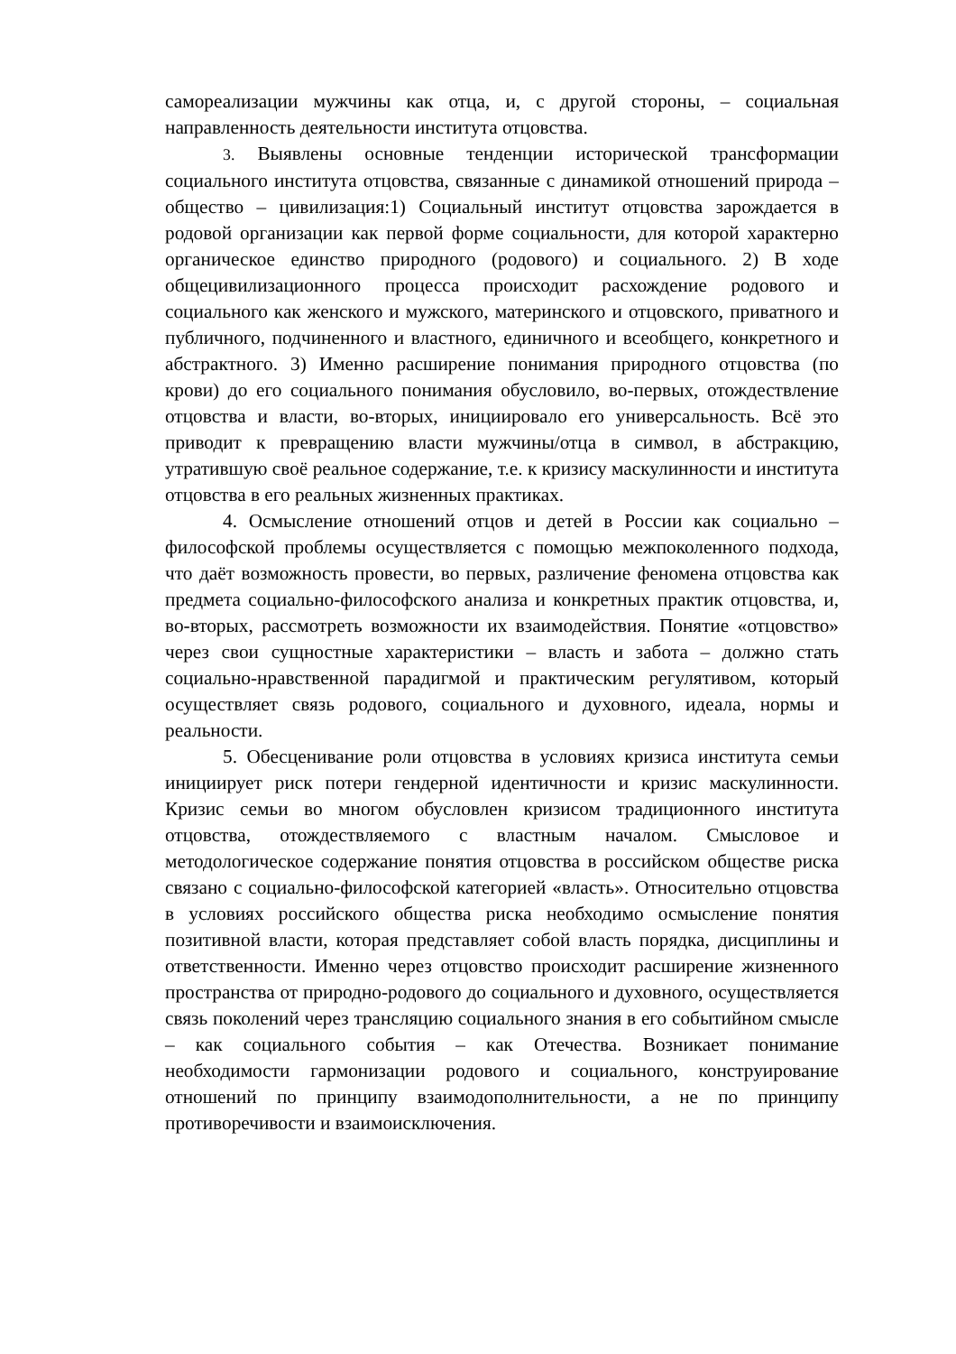самореализации мужчины как отца, и, с другой стороны, – социальная направленность деятельности института отцовства.
3. Выявлены основные тенденции исторической трансформации социального института отцовства, связанные с динамикой отношений природа – общество – цивилизация:1) Социальный институт отцовства зарождается в родовой организации как первой форме социальности, для которой характерно органическое единство природного (родового) и социального. 2) В ходе общецивилизационного процесса происходит расхождение родового и социального как женского и мужского, материнского и отцовского, приватного и публичного, подчиненного и властного, единичного и всеобщего, конкретного и абстрактного. 3) Именно расширение понимания природного отцовства (по крови) до его социального понимания обусловило, во-первых, отождествление отцовства и власти, во-вторых, инициировало его универсальность. Всё это приводит к превращению власти мужчины/отца в символ, в абстракцию, утратившую своё реальное содержание, т.е. к кризису маскулинности и института отцовства в его реальных жизненных практиках.
4. Осмысление отношений отцов и детей в России как социально – философской проблемы осуществляется с помощью межпоколенного подхода, что даёт возможность провести, во первых, различение феномена отцовства как предмета социально-философского анализа и конкретных практик отцовства, и, во-вторых, рассмотреть возможности их взаимодействия. Понятие «отцовство» через свои сущностные характеристики – власть и забота – должно стать социально-нравственной парадигмой и практическим регулятивом, который осуществляет связь родового, социального и духовного, идеала, нормы и реальности.
5. Обесценивание роли отцовства в условиях кризиса института семьи инициирует риск потери гендерной идентичности и кризис маскулинности. Кризис семьи во многом обусловлен кризисом традиционного института отцовства, отождествляемого с властным началом. Смысловое и методологическое содержание понятия отцовства в российском обществе риска связано с социально-философской категорией «власть». Относительно отцовства в условиях российского общества риска необходимо осмысление понятия позитивной власти, которая представляет собой власть порядка, дисциплины и ответственности. Именно через отцовство происходит расширение жизненного пространства от природно-родового до социального и духовного, осуществляется связь поколений через трансляцию социального знания в его событийном смысле – как социального события – как Отечества. Возникает понимание необходимости гармонизации родового и социального, конструирование отношений по принципу взаимодополнительности, а не по принципу противоречивости и взаимоисключения.